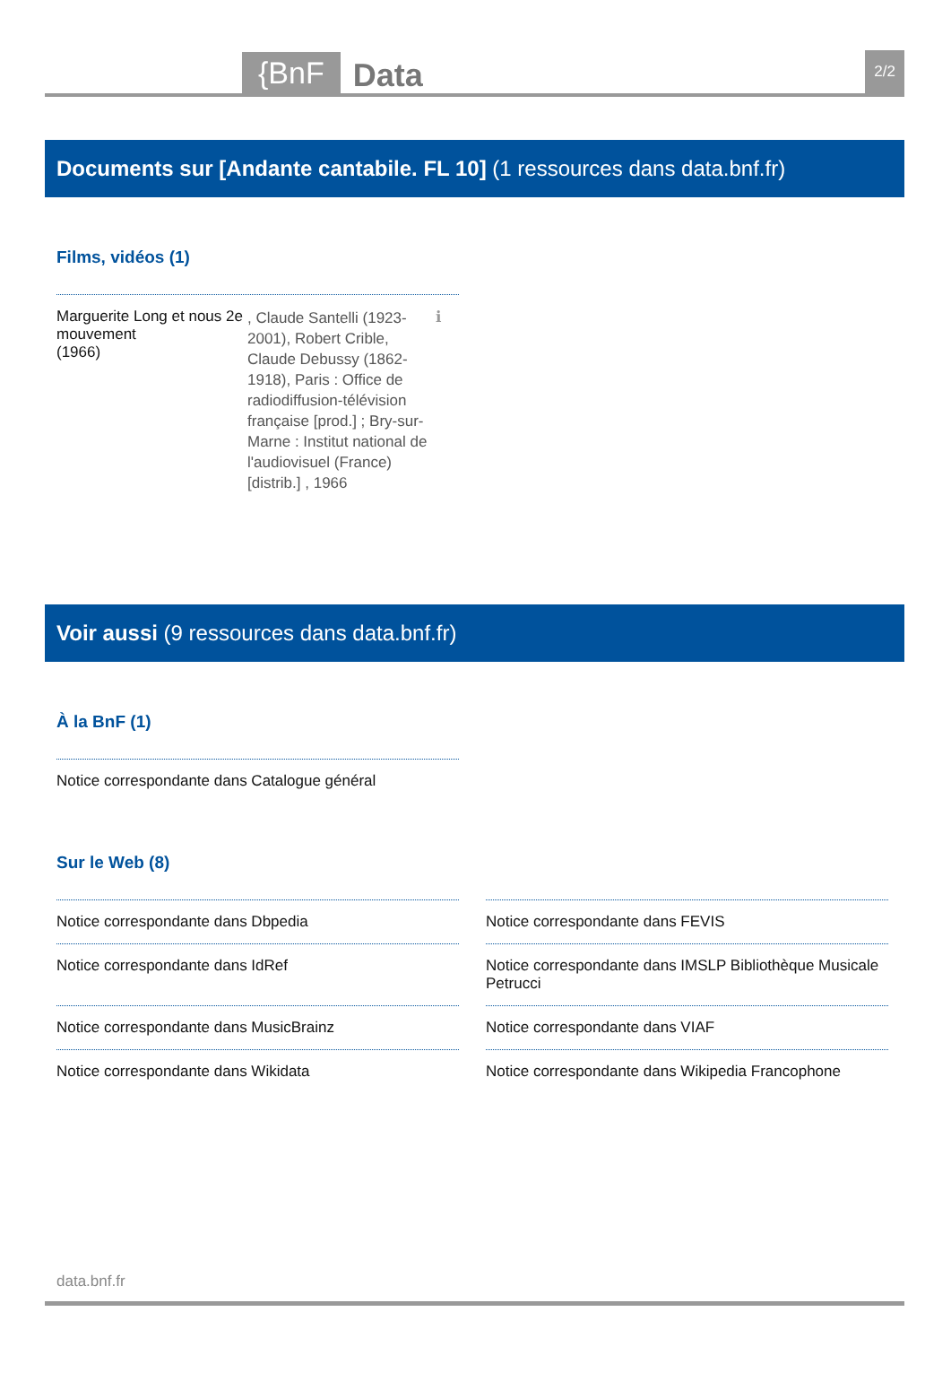{BnF
Data
2/2
Documents sur [Andante cantabile. FL 10] (1 ressources dans data.bnf.fr)
Films, vidéos (1)
Marguerite Long et nous 2e mouvement
(1966)
, Claude Santelli (1923-2001), Robert Crible, Claude Debussy (1862-1918), Paris : Office de radiodiffusion-télévision française [prod.] ; Bry-sur-Marne : Institut national de l'audiovisuel (France) [distrib.] , 1966
ℹ
Voir aussi (9 ressources dans data.bnf.fr)
À la BnF (1)
Notice correspondante dans Catalogue général
Sur le Web (8)
Notice correspondante dans Dbpedia
Notice correspondante dans FEVIS
Notice correspondante dans IdRef
Notice correspondante dans IMSLP Bibliothèque Musicale Petrucci
Notice correspondante dans MusicBrainz
Notice correspondante dans VIAF
Notice correspondante dans Wikidata
Notice correspondante dans Wikipedia Francophone
data.bnf.fr